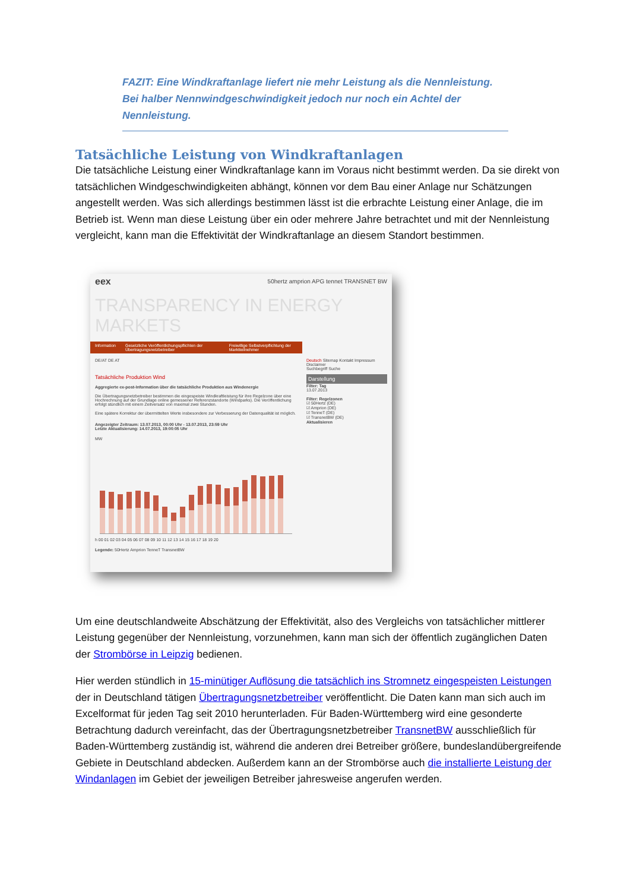FAZIT: Eine Windkraftanlage liefert nie mehr Leistung als die Nennleistung. Bei halber Nennwindgeschwindigkeit jedoch nur noch ein Achtel der Nennleistung.
Tatsächliche Leistung von Windkraftanlagen
Die tatsächliche Leistung einer Windkraftanlage kann im Voraus nicht bestimmt werden. Da sie direkt von tatsächlichen Windgeschwindigkeiten abhängt, können vor dem Bau einer Anlage nur Schätzungen angestellt werden. Was sich allerdings bestimmen lässt ist die erbrachte Leistung einer Anlage, die im Betrieb ist. Wenn man diese Leistung über ein oder mehrere Jahre betrachtet und mit der Nennleistung vergleicht, kann man die Effektivität der Windkraftanlage an diesem Standort bestimmen.
eex 50hertz amprion APG tennet TRANSNET BW
TRANSPARENCY IN ENERGY MARKETS
Information Gesetzliche Veröffentlichungspflichten der Übertragungsnetzbetreiber
Freiwillige Selbstverpflichtung der Marktteilnehmer
DE/AT DE AT
Tatsächliche Produktion Wind
Aggregierte ex-post-Information über die tatsächliche Produktion aus Windenergie
Die Übertragungsnetzbetreiber bestimmen die eingespeiste Windkraftleistung für ihre Regelzone über eine Hochrechnung auf der Grundlage online gemessener Referenzstandorte (Windparks). Die Veröffentlichung erfolgt stündlich mit einem Zeitversatz von maximal zwei Stunden.
Eine spätere Korrektur der übermittelten Werte insbesondere zur Verbesserung der Datenqualität ist möglich.
Angezeigter Zeitraum: 13.07.2013, 00:00 Uhr - 13.07.2013, 23:59 Uhr
Letzte Aktualisierung: 14.07.2013, 19:00:05 Uhr
MW
h 00 01 02 03 04 05 06 07 08 09 10 11 12 13 14 15 16 17 18 19 20
Legende: 50Hertz Amprion TenneT TransnetBW
Deutsch Sitemap Kontakt Impressum Disclaimer
Suchbegriff Suche
Darstellung
Filter: Tag
13.07.2013
Filter: Regelzonen
☑ 50Hertz (DE)
☑ Amprion (DE)
☑ TenneT (DE)
☑ TransnetBW (DE)
Aktualisieren
Um eine deutschlandweite Abschätzung der Effektivität, also des Vergleichs von tatsächlicher mittlerer Leistung gegenüber der Nennleistung, vorzunehmen, kann man sich der öffentlich zugänglichen Daten der Strombörse in Leipzig bedienen.
Hier werden stündlich in 15-minütiger Auflösung die tatsächlich ins Stromnetz eingespeisten Leistungen der in Deutschland tätigen Übertragungsnetzbetreiber veröffentlicht. Die Daten kann man sich auch im Excelformat für jeden Tag seit 2010 herunterladen. Für Baden-Württemberg wird eine gesonderte Betrachtung dadurch vereinfacht, das der Übertragungsnetzbetreiber TransnetBW ausschließlich für Baden-Württemberg zuständig ist, während die anderen drei Betreiber größere, bundeslandübergreifende Gebiete in Deutschland abdecken. Außerdem kann an der Strombörse auch die installierte Leistung der Windanlagen im Gebiet der jeweiligen Betreiber jahresweise angerufen werden.